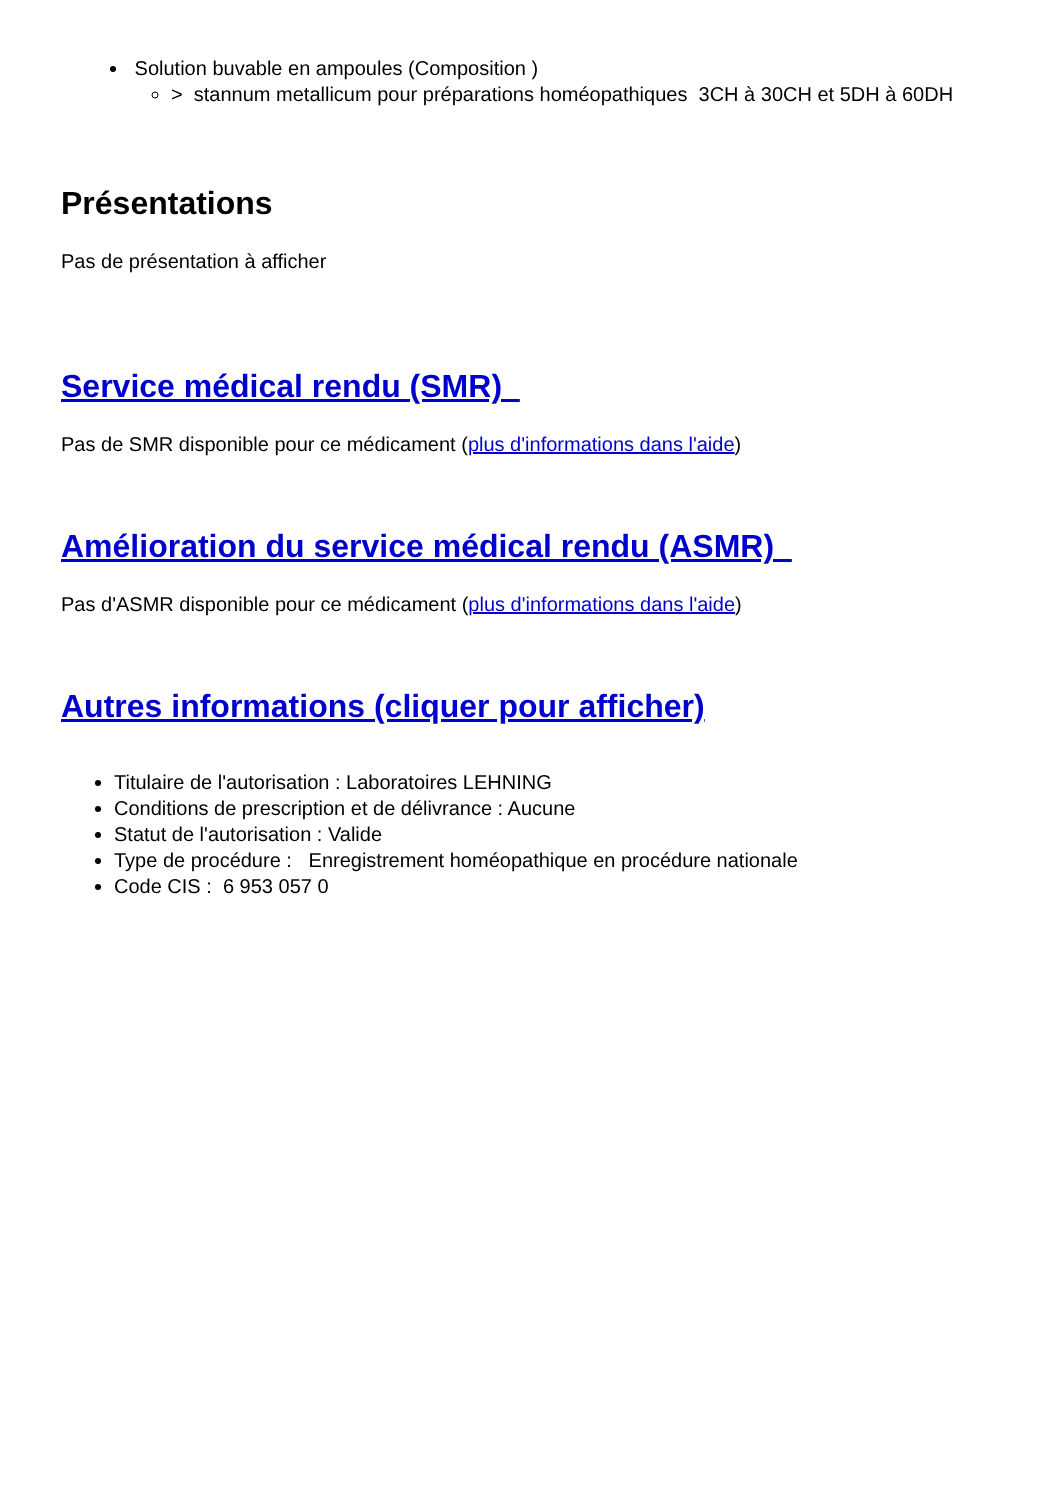Solution buvable en ampoules (Composition )
> stannum metallicum pour préparations homéopathiques 3CH à 30CH et 5DH à 60DH
Présentations
Pas de présentation à afficher
Service médical rendu (SMR)
Pas de SMR disponible pour ce médicament (plus d'informations dans l'aide)
Amélioration du service médical rendu (ASMR)
Pas d'ASMR disponible pour ce médicament (plus d'informations dans l'aide)
Autres informations (cliquer pour afficher)
Titulaire de l'autorisation : Laboratoires LEHNING
Conditions de prescription et de délivrance : Aucune
Statut de l'autorisation : Valide
Type de procédure : Enregistrement homéopathique en procédure nationale
Code CIS : 6 953 057 0